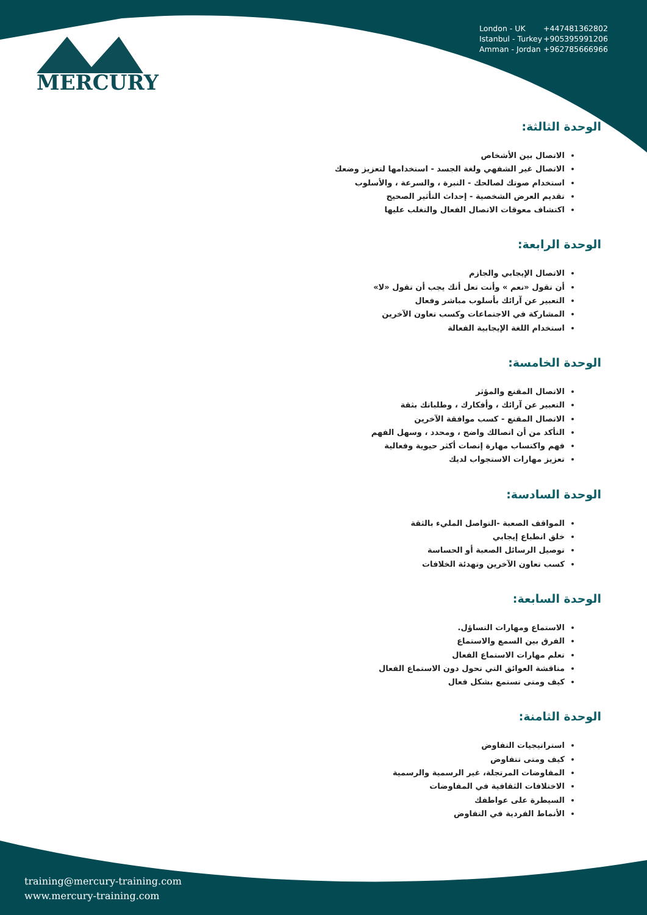MERCURY
London - UK +447481362802
Istanbul - Turkey +905395991206
Amman - Jordan +962785666966
الوحدة الثالثة:
الاتصال بين الأشخاص
الاتصال غير الشفهي ولغة الجسد - استخدامها لتعزيز وضعك
استخدام صوتك لصالحك - النبرة ، والسرعة ، والأسلوب
تقديم العرض الشخصية - إحداث التأثير الصحيح
اكتشاف معوقات الاتصال الفعال والتغلب عليها
الوحدة الرابعة:
الاتصال الإيجابي والجازم
أن تقول «نعم » وأنت تعل أنك يجب أن تقول «لا»
التعبير عن آرائك بأسلوب مباشر وفعال
المشاركة في الاجتماعات وكسب تعاون الآخرين
استخدام اللغة الإيجابية الفعالة
الوحدة الخامسة:
الاتصال المقنع والمؤثر
التعبير عن آرائك ، وأفكارك ، وطلباتك بثقة
الاتصال المقنع - كسب موافقة الآخرين
التأكد من أن اتصالك واضح ، ومحدد ، وسهل الفهم
فهم واكتساب مهارة إنصات أكثر حيوية وفعالية
تعزيز مهارات الاستجواب لديك
الوحدة السادسة:
المواقف الصعبة -التواصل المليء بالثقة
خلق انطباع إيجابي
توصيل الرسائل الصعبة أو الحساسة
كسب تعاون الآخرين وتهدئة الخلافات
الوحدة السابعة:
الاستماع ومهارات التساؤل.
الفرق بين السمع والاستماع
تعلم مهارات الاستماع الفعال
مناقشة العوائق التي تحول دون الاستماع الفعال
كيف ومتى تستمع بشكل فعال
الوحدة الثامنة:
استراتيجيات التفاوض
كيف ومتى تتفاوض
المفاوضات المرتجلة، غير الرسمية والرسمية
الاختلافات الثقافية في المفاوضات
السيطرة على عواطفك
الأنماط الفردية في التفاوض
training@mercury-training.com
www.mercury-training.com